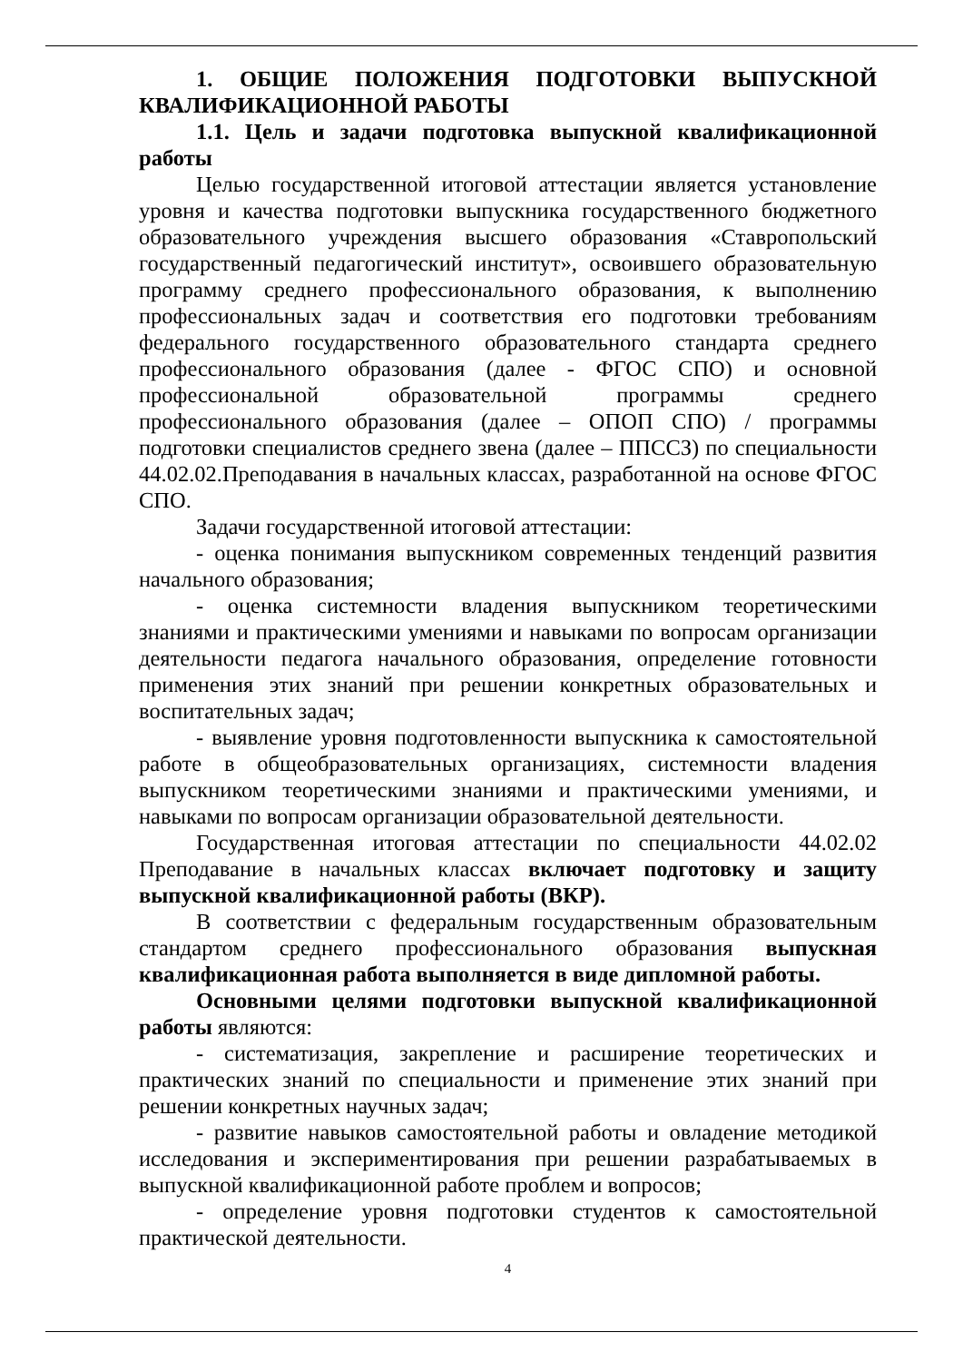1. ОБЩИЕ ПОЛОЖЕНИЯ ПОДГОТОВКИ ВЫПУСКНОЙ КВАЛИФИКАЦИОННОЙ РАБОТЫ
1.1. Цель и задачи подготовка выпускной квалификационной работы
Целью государственной итоговой аттестации является установление уровня и качества подготовки выпускника государственного бюджетного образовательного учреждения высшего образования «Ставропольский государственный педагогический институт», освоившего образовательную программу среднего профессионального образования, к выполнению профессиональных задач и соответствия его подготовки требованиям федерального государственного образовательного стандарта среднего профессионального образования (далее - ФГОС СПО) и основной профессиональной образовательной программы среднего профессионального образования (далее – ОПОП СПО) / программы подготовки специалистов среднего звена (далее – ППССЗ) по специальности 44.02.02.Преподавания в начальных классах, разработанной на основе ФГОС СПО.
Задачи государственной итоговой аттестации:
- оценка понимания выпускником современных тенденций развития начального образования;
- оценка системности владения выпускником теоретическими знаниями и практическими умениями и навыками по вопросам организации деятельности педагога начального образования, определение готовности применения этих знаний при решении конкретных образовательных и воспитательных задач;
- выявление уровня подготовленности выпускника к самостоятельной работе в общеобразовательных организациях, системности владения выпускником теоретическими знаниями и практическими умениями, и навыками по вопросам организации образовательной деятельности.
Государственная итоговая аттестации по специальности 44.02.02 Преподавание в начальных классах включает подготовку и защиту выпускной квалификационной работы (ВКР).
В соответствии с федеральным государственным образовательным стандартом среднего профессионального образования выпускная квалификационная работа выполняется в виде дипломной работы.
Основными целями подготовки выпускной квалификационной работы являются:
- систематизация, закрепление и расширение теоретических и практических знаний по специальности и применение этих знаний при решении конкретных научных задач;
- развитие навыков самостоятельной работы и овладение методикой исследования и экспериментирования при решении разрабатываемых в выпускной квалификационной работе проблем и вопросов;
- определение уровня подготовки студентов к самостоятельной практической деятельности.
4